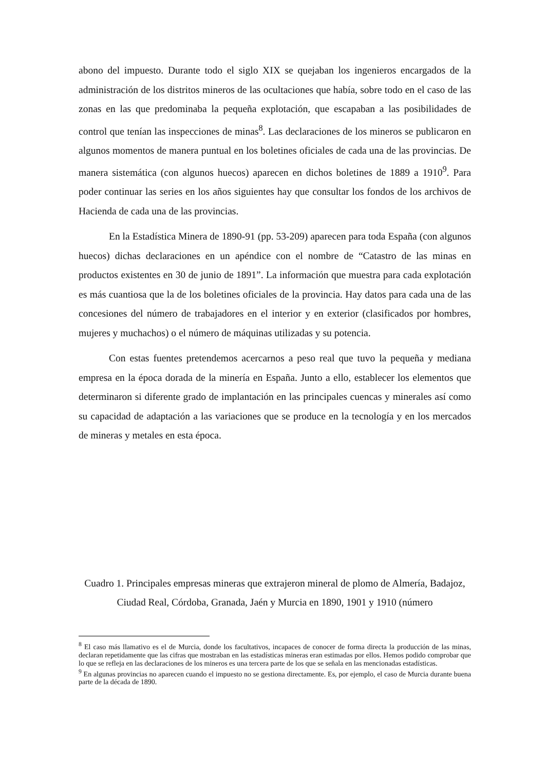abono del impuesto. Durante todo el siglo XIX se quejaban los ingenieros encargados de la administración de los distritos mineros de las ocultaciones que había, sobre todo en el caso de las zonas en las que predominaba la pequeña explotación, que escapaban a las posibilidades de control que tenían las inspecciones de minas<sup>8</sup>. Las declaraciones de los mineros se publicaron en algunos momentos de manera puntual en los boletines oficiales de cada una de las provincias. De manera sistemática (con algunos huecos) aparecen en dichos boletines de 1889 a 1910<sup>9</sup>. Para poder continuar las series en los años siguientes hay que consultar los fondos de los archivos de Hacienda de cada una de las provincias.
En la Estadística Minera de 1890-91 (pp. 53-209) aparecen para toda España (con algunos huecos) dichas declaraciones en un apéndice con el nombre de “Catastro de las minas en productos existentes en 30 de junio de 1891”. La información que muestra para cada explotación es más cuantiosa que la de los boletines oficiales de la provincia. Hay datos para cada una de las concesiones del número de trabajadores en el interior y en exterior (clasificados por hombres, mujeres y muchachos) o el número de máquinas utilizadas y su potencia.
Con estas fuentes pretendemos acercarnos a peso real que tuvo la pequeña y mediana empresa en la época dorada de la minería en España. Junto a ello, establecer los elementos que determinaron si diferente grado de implantación en las principales cuencas y minerales así como su capacidad de adaptación a las variaciones que se produce en la tecnología y en los mercados de mineras y metales en esta época.
Cuadro 1. Principales empresas mineras que extrajeron mineral de plomo de Almería, Badajoz, Ciudad Real, Córdoba, Granada, Jaén y Murcia en 1890, 1901 y 1910 (número
<sup>8</sup> El caso más llamativo es el de Murcia, donde los facultativos, incapaces de conocer de forma directa la producción de las minas, declaran repetidamente que las cifras que mostraban en las estadísticas mineras eran estimadas por ellos. Hemos podido comprobar que lo que se refleja en las declaraciones de los mineros es una tercera parte de los que se señala en las mencionadas estadísticas.
<sup>9</sup> En algunas provincias no aparecen cuando el impuesto no se gestiona directamente. Es, por ejemplo, el caso de Murcia durante buena parte de la década de 1890.